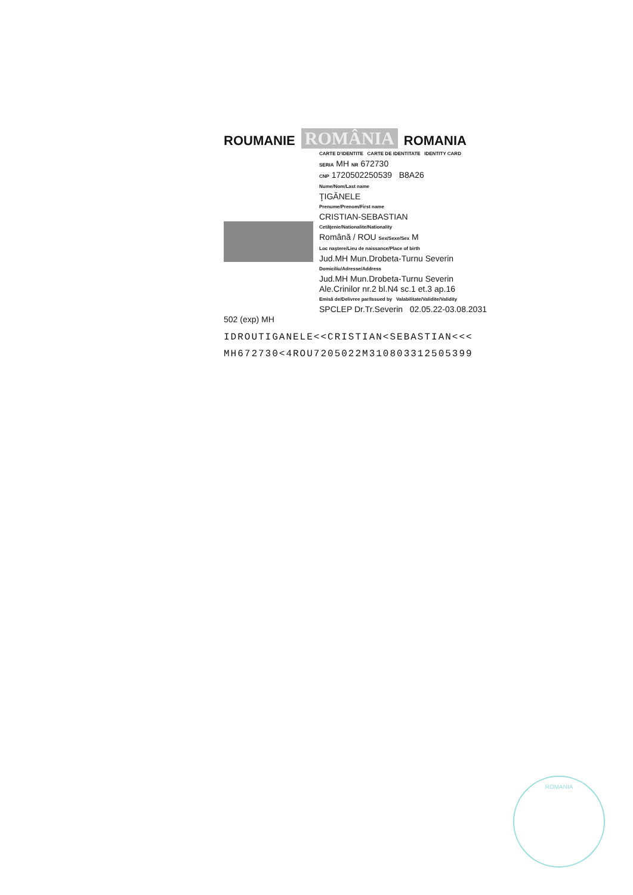ROUMANIE ROMÂNIA ROMANIA
CARTE D'IDENTITE CARTE DE IDENTITATE IDENTITY CARD
SERIA MH NR 672730
CNP 1720502250539 B8A26
Nume/Nom/Last name
ŢIGĂNELE
Prenume/Prenom/First name
CRISTIAN-SEBASTIAN
Cetăţenie/Nationalite/Nationality
Română / ROU Sex/Sexe/Sex M
Loc naştere/Lieu de naissance/Place of birth
Jud.MH Mun.Drobeta-Turnu Severin
Domiciliu/Adresse/Address
Jud.MH Mun.Drobeta-Turnu Severin
Ale.Crinilor nr.2 bl.N4 sc.1 et.3 ap.16
Emisă de/Delivree par/Issued by Valabilitate/Validite/Validity
SPCLEP Dr.Tr.Severin 02.05.22-03.08.2031
502 (exp) MH
IDROUTIGANELE<<CRISTIAN<SEBASTIAN<<<
MH672730<4ROU7205022M310803312505399
ROMANIA